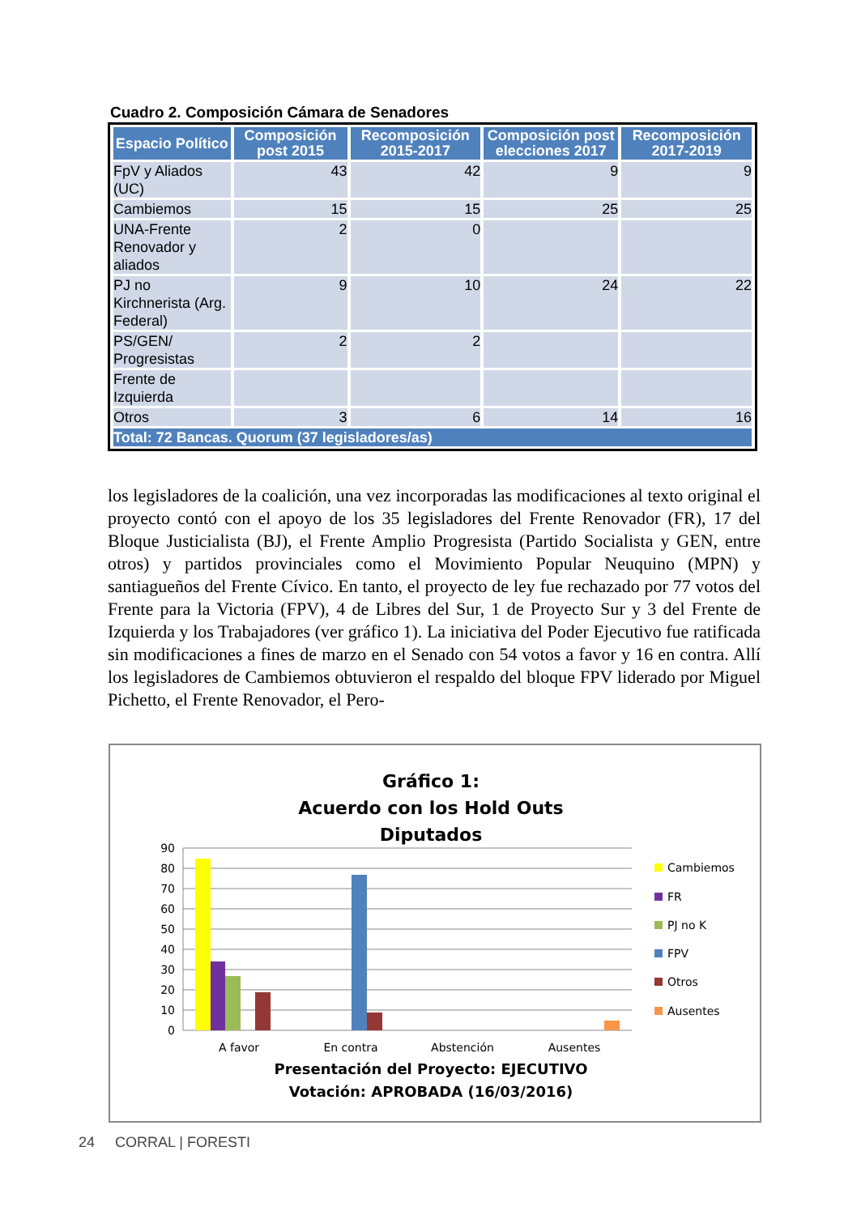Cuadro 2. Composición Cámara de Senadores
| Espacio Político | Composición post 2015 | Recomposición 2015-2017 | Composición post elecciones 2017 | Recomposición 2017-2019 |
| --- | --- | --- | --- | --- |
| FpV y Aliados (UC) | 43 | 42 | 9 | 9 |
| Cambiemos | 15 | 15 | 25 | 25 |
| UNA-Frente Renovador y aliados | 2 | 0 | | |
| PJ no Kirchnerista (Arg. Federal) | 9 | 10 | 24 | 22 |
| PS/GEN/ Progresistas | 2 | 2 | | |
| Frente de Izquierda | | | | |
| Otros | 3 | 6 | 14 | 16 |
| Total: 72 Bancas. Quorum (37 legisladores/as) | | | | |
los legisladores de la coalición, una vez incorporadas las modificaciones al texto original el proyecto contó con el apoyo de los 35 legisladores del Frente Renovador (FR), 17 del Bloque Justicialista (BJ), el Frente Amplio Progresista (Partido Socialista y GEN, entre otros) y partidos provinciales como el Movimiento Popular Neuquino (MPN) y santiagueños del Frente Cívico. En tanto, el proyecto de ley fue rechazado por 77 votos del Frente para la Victoria (FPV), 4 de Libres del Sur, 1 de Proyecto Sur y 3 del Frente de Izquierda y los Trabajadores (ver gráfico 1). La iniciativa del Poder Ejecutivo fue ratificada sin modificaciones a fines de marzo en el Senado con 54 votos a favor y 16 en contra. Allí los legisladores de Cambiemos obtuvieron el respaldo del bloque FPV liderado por Miguel Pichetto, el Frente Renovador, el Pero-
Gráfico 1:
Acuerdo con los Hold Outs
Diputados
90
80
70
60
50
40
30
20
10
0
A favor
En contra
Abstención
Ausentes
Cambiemos
FR
PJ no K
FPV
Otros
Ausentes
Presentación del Proyecto: EJECUTIVO
Votación: APROBADA (16/03/2016)
24 CORRAL | FORESTI